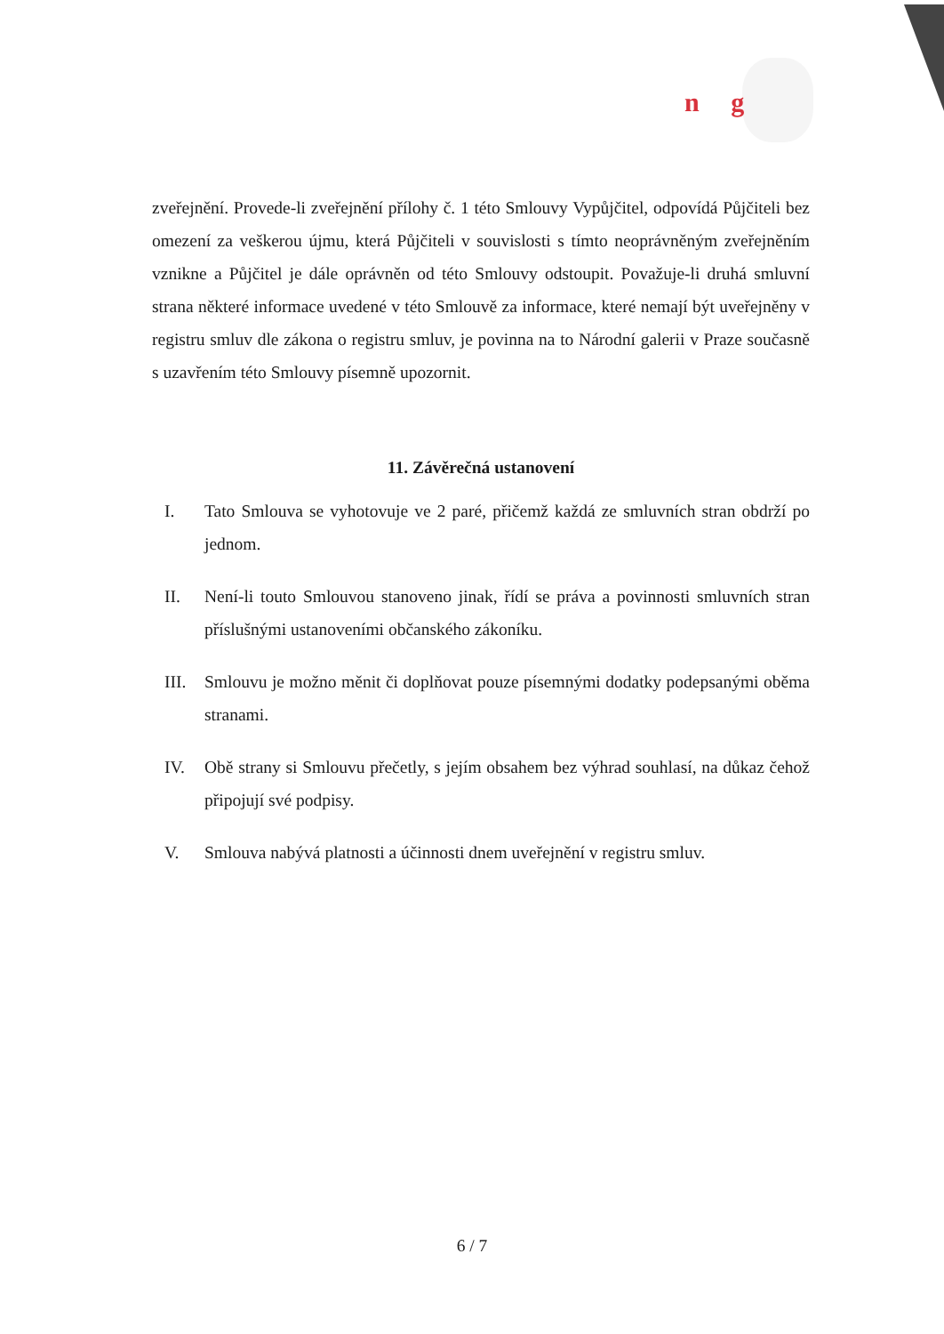n g
zveřejnění. Provede-li zveřejnění přílohy č. 1 této Smlouvy Vypůjčitel, odpovídá Půjčiteli bez omezení za veškerou újmu, která Půjčiteli v souvislosti s tímto neoprávněným zveřejněním vznikne a Půjčitel je dále oprávněn od této Smlouvy odstoupit. Považuje-li druhá smluvní strana některé informace uvedené v této Smlouvě za informace, které nemají být uveřejněny v registru smluv dle zákona o registru smluv, je povinna na to Národní galerii v Praze současně s uzavřením této Smlouvy písemně upozornit.
11. Závěrečná ustanovení
I. Tato Smlouva se vyhotovuje ve 2 paré, přičemž každá ze smluvních stran obdrží po jednom.
II. Není-li touto Smlouvou stanoveno jinak, řídí se práva a povinnosti smluvních stran příslušnými ustanoveními občanského zákoníku.
III.
Smlouvu je možno měnit či doplňovat pouze písemnými dodatky podepsanými oběma stranami.
IV. Obě strany si Smlouvu přečetly, s jejím obsahem bez výhrad souhlasí, na důkaz čehož připojují své podpisy.
V. Smlouva nabývá platnosti a účinnosti dnem uveřejnění v registru smluv.
6 / 7